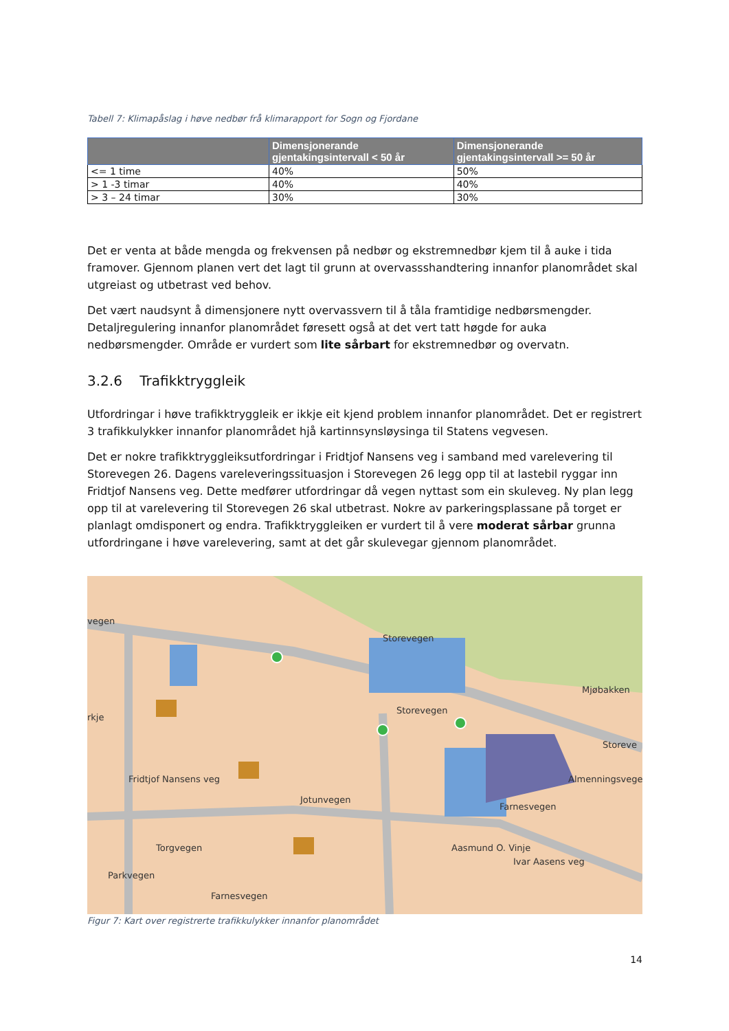Tabell 7: Klimapåslag i høve nedbør frå klimarapport for Sogn og Fjordane
| | Dimensjonerande gjentakingsintervall < 50 år | Dimensjonerande gjentakingsintervall >= 50 år |
| --- | --- | --- |
| <= 1 time | 40% | 50% |
| > 1 -3 timar | 40% | 40% |
| > 3 – 24 timar | 30% | 30% |
Det er venta at både mengda og frekvensen på nedbør og ekstremnedbør kjem til å auke i tida framover. Gjennom planen vert det lagt til grunn at overvassshandtering innanfor planområdet skal utgreiast og utbetrast ved behov.
Det vært naudsynt å dimensjonere nytt overvassvern til å tåla framtidige nedbørsmengder. Detaljregulering innanfor planområdet føresett også at det vert tatt høgde for auka nedbørsmengder. Område er vurdert som lite sårbart for ekstremnedbør og overvatn.
3.2.6 Trafikktryggleik
Utfordringar i høve trafikktryggleik er ikkje eit kjend problem innanfor planområdet. Det er registrert 3 trafikkulykker innanfor planområdet hjå kartinnsynsløysinga til Statens vegvesen.
Det er nokre trafikktryggleiksutfordringar i Fridtjof Nansens veg i samband med varelevering til Storevegen 26. Dagens vareleveringssituasjon i Storevegen 26 legg opp til at lastebil ryggar inn Fridtjof Nansens veg. Dette medfører utfordringar då vegen nyttast som ein skuleveg. Ny plan legg opp til at varelevering til Storevegen 26 skal utbetrast. Nokre av parkeringsplassane på torget er planlagt omdisponert og endra. Trafikktryggleiken er vurdert til å vere moderat sårbar grunna utfordringane i høve varelevering, samt at det går skulevegar gjennom planområdet.
vegen
Storevegen
Storevegen
Mjøbakken
Storeve
rkje
Fridtjof Nansens veg
Jotunvegen
Torgvegen
Farnesvegen
Farnesvegen
Almenningsvegen
Ivar Aasens veg
Aasmund O. Vinje
Parkvegen
Figur 7: Kart over registrerte trafikkulykker innanfor planområdet
14